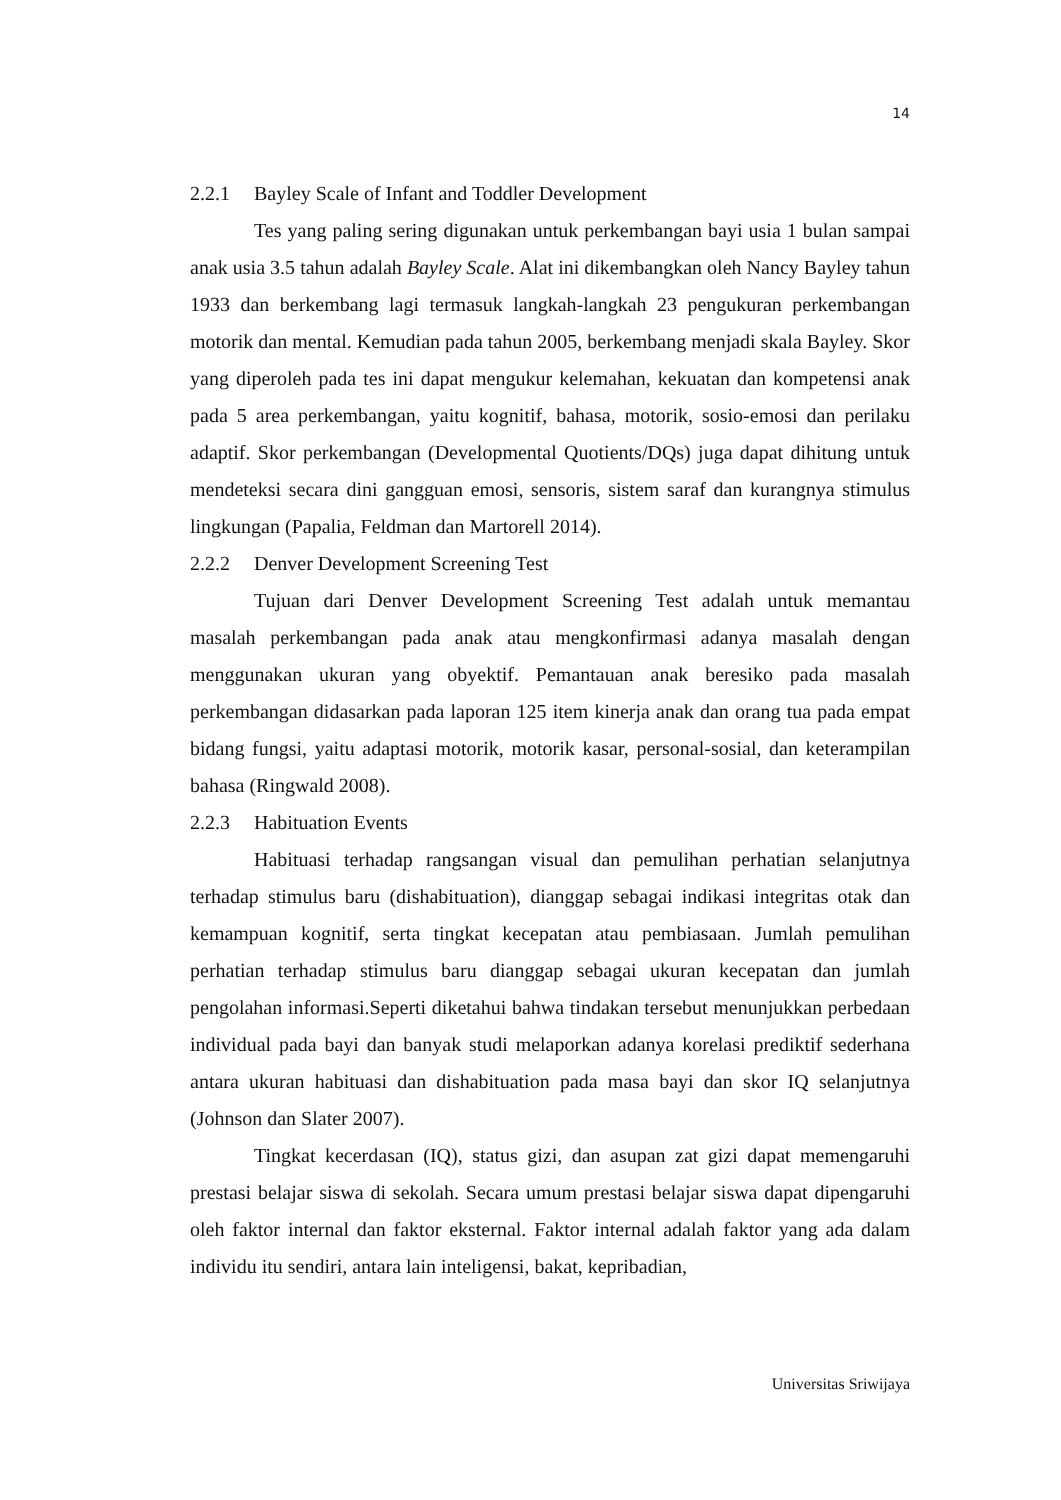14
2.2.1 Bayley Scale of Infant and Toddler Development
Tes yang paling sering digunakan untuk perkembangan bayi usia 1 bulan sampai anak usia 3.5 tahun adalah Bayley Scale. Alat ini dikembangkan oleh Nancy Bayley tahun 1933 dan berkembang lagi termasuk langkah-langkah 23 pengukuran perkembangan motorik dan mental. Kemudian pada tahun 2005, berkembang menjadi skala Bayley. Skor yang diperoleh pada tes ini dapat mengukur kelemahan, kekuatan dan kompetensi anak pada 5 area perkembangan, yaitu kognitif, bahasa, motorik, sosio-emosi dan perilaku adaptif. Skor perkembangan (Developmental Quotients/DQs) juga dapat dihitung untuk mendeteksi secara dini gangguan emosi, sensoris, sistem saraf dan kurangnya stimulus lingkungan (Papalia, Feldman dan Martorell 2014).
2.2.2 Denver Development Screening Test
Tujuan dari Denver Development Screening Test adalah untuk memantau masalah perkembangan pada anak atau mengkonfirmasi adanya masalah dengan menggunakan ukuran yang obyektif. Pemantauan anak beresiko pada masalah perkembangan didasarkan pada laporan 125 item kinerja anak dan orang tua pada empat bidang fungsi, yaitu adaptasi motorik, motorik kasar, personal-sosial, dan keterampilan bahasa (Ringwald 2008).
2.2.3 Habituation Events
Habituasi terhadap rangsangan visual dan pemulihan perhatian selanjutnya terhadap stimulus baru (dishabituation), dianggap sebagai indikasi integritas otak dan kemampuan kognitif, serta tingkat kecepatan atau pembiasaan. Jumlah pemulihan perhatian terhadap stimulus baru dianggap sebagai ukuran kecepatan dan jumlah pengolahan informasi.Seperti diketahui bahwa tindakan tersebut menunjukkan perbedaan individual pada bayi dan banyak studi melaporkan adanya korelasi prediktif sederhana antara ukuran habituasi dan dishabituation pada masa bayi dan skor IQ selanjutnya (Johnson dan Slater 2007).
Tingkat kecerdasan (IQ), status gizi, dan asupan zat gizi dapat memengaruhi prestasi belajar siswa di sekolah. Secara umum prestasi belajar siswa dapat dipengaruhi oleh faktor internal dan faktor eksternal. Faktor internal adalah faktor yang ada dalam individu itu sendiri, antara lain inteligensi, bakat, kepribadian,
Universitas Sriwijaya